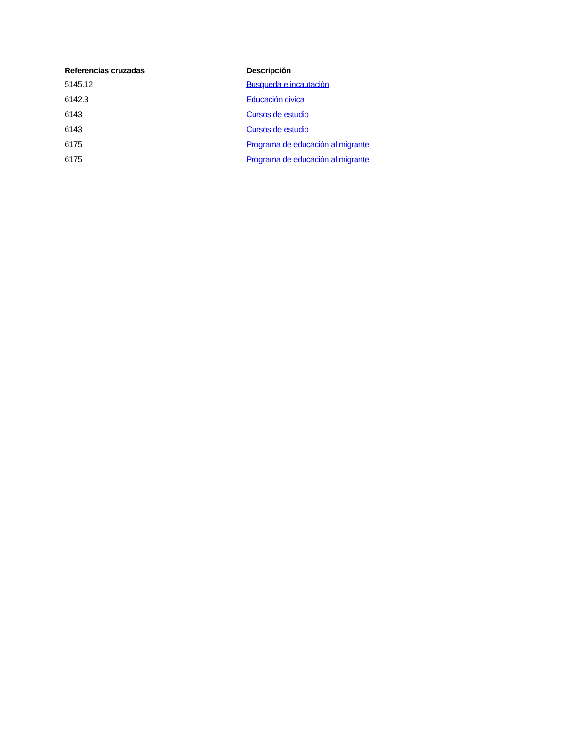| Referencias cruzadas | Descripción |
| --- | --- |
| 5145.12 | Búsqueda e incautación |
| 6142.3 | Educación cívica |
| 6143 | Cursos de estudio |
| 6143 | Cursos de estudio |
| 6175 | Programa de educación al migrante |
| 6175 | Programa de educación al migrante |